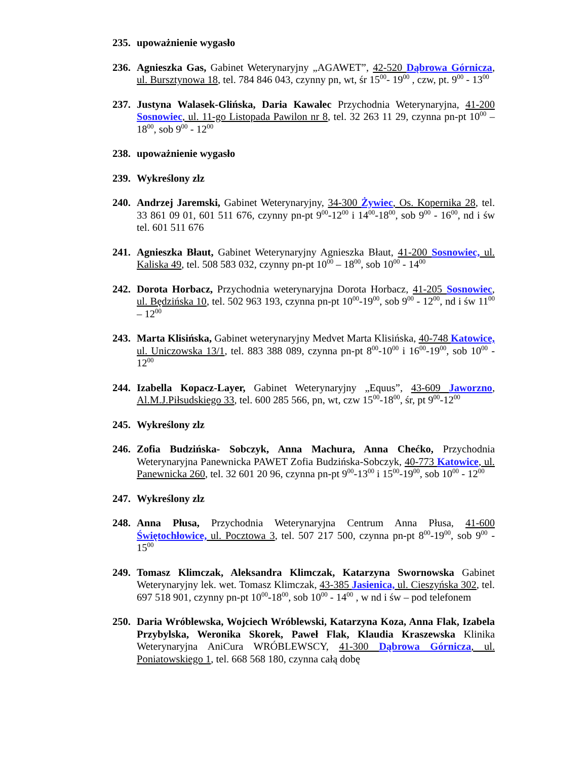235.
upoważnienie wygasło
236.
Agnieszka Gas, Gabinet Weterynaryjny „AGAWET”, 42-520 Dąbrowa Górnicza, ul. Bursztynowa 18, tel. 784 846 043, czynny pn, wt, śr 15<sup>00</sup>- 19<sup>00</sup> , czw, pt. 9<sup>00</sup> - 13<sup>00</sup>
237.
Justyna Walasek-Glińska, Daria Kawalec Przychodnia Weterynaryjna, 41-200 Sosnowiec, ul. 11-go Listopada Pawilon nr 8, tel. 32 263 11 29, czynna pn-pt 10<sup>00</sup> – 18<sup>00</sup>, sob 9<sup>00</sup> - 12<sup>00</sup>
238.
upoważnienie wygasło
239.
Wykreślony zlz
240.
Andrzej Jaremski, Gabinet Weterynaryjny, 34-300 Żywiec, Os. Kopernika 28, tel. 33 861 09 01, 601 511 676, czynny pn-pt 9<sup>00</sup>-12<sup>00</sup> i 14<sup>00</sup>-18<sup>00</sup>, sob 9<sup>00</sup> - 16<sup>00</sup>, nd i św tel. 601 511 676
241.
Agnieszka Błaut, Gabinet Weterynaryjny Agnieszka Błaut, 41-200 Sosnowiec, ul. Kaliska 49, tel. 508 583 032, czynny pn-pt 10<sup>00</sup> – 18<sup>00</sup>, sob 10<sup>00</sup> - 14<sup>00</sup>
242.
Dorota Horbacz, Przychodnia weterynaryjna Dorota Horbacz, 41-205 Sosnowiec, ul. Będzińska 10, tel. 502 963 193, czynna pn-pt 10<sup>00</sup>-19<sup>00</sup>, sob 9<sup>00</sup> - 12<sup>00</sup>, nd i św 11<sup>00</sup> – 12<sup>00</sup>
243.
Marta Klisińska, Gabinet weterynaryjny Medvet Marta Klisińska, 40-748 Katowice, ul. Uniczowska 13/1, tel. 883 388 089, czynna pn-pt 8<sup>00</sup>-10<sup>00</sup> i 16<sup>00</sup>-19<sup>00</sup>, sob 10<sup>00</sup> - 12<sup>00</sup>
244.
Izabella Kopacz-Layer, Gabinet Weterynaryjny „Equus”, 43-609 Jaworzno, Al.M.J.Piłsudskiego 33, tel. 600 285 566, pn, wt, czw 15<sup>00</sup>-18<sup>00</sup>, śr, pt 9<sup>00</sup>-12<sup>00</sup>
245.
Wykreślony zlz
246.
Zofia Budzińska- Sobczyk, Anna Machura, Anna Chećko, Przychodnia Weterynaryjna Panewnicka PAWET Zofia Budzińska-Sobczyk, 40-773 Katowice, ul. Panewnicka 260, tel. 32 601 20 96, czynna pn-pt 9<sup>00</sup>-13<sup>00</sup> i 15<sup>00</sup>-19<sup>00</sup>, sob 10<sup>00</sup> - 12<sup>00</sup>
247.
Wykreślony zlz
248.
Anna Płusa, Przychodnia Weterynaryjna Centrum Anna Płusa, 41-600 Świętochłowice, ul. Pocztowa 3, tel. 507 217 500, czynna pn-pt 8<sup>00</sup>-19<sup>00</sup>, sob 9<sup>00</sup> - 15<sup>00</sup>
249.
Tomasz Klimczak, Aleksandra Klimczak, Katarzyna Swornowska Gabinet Weterynaryjny lek. wet. Tomasz Klimczak, 43-385 Jasienica, ul. Cieszyńska 302, tel. 697 518 901, czynny pn-pt 10<sup>00</sup>-18<sup>00</sup>, sob 10<sup>00</sup> - 14<sup>00</sup> , w nd i św – pod telefonem
250.
Daria Wróblewska, Wojciech Wróblewski, Katarzyna Koza, Anna Flak, Izabela Przybylska, Weronika Skorek, Paweł Flak, Klaudia Kraszewska Klinika Weterynaryjna AniCura WRÓBLEWSCY, 41-300 Dąbrowa Górnicza, ul. Poniatowskiego 1, tel. 668 568 180, czynna całą dobę